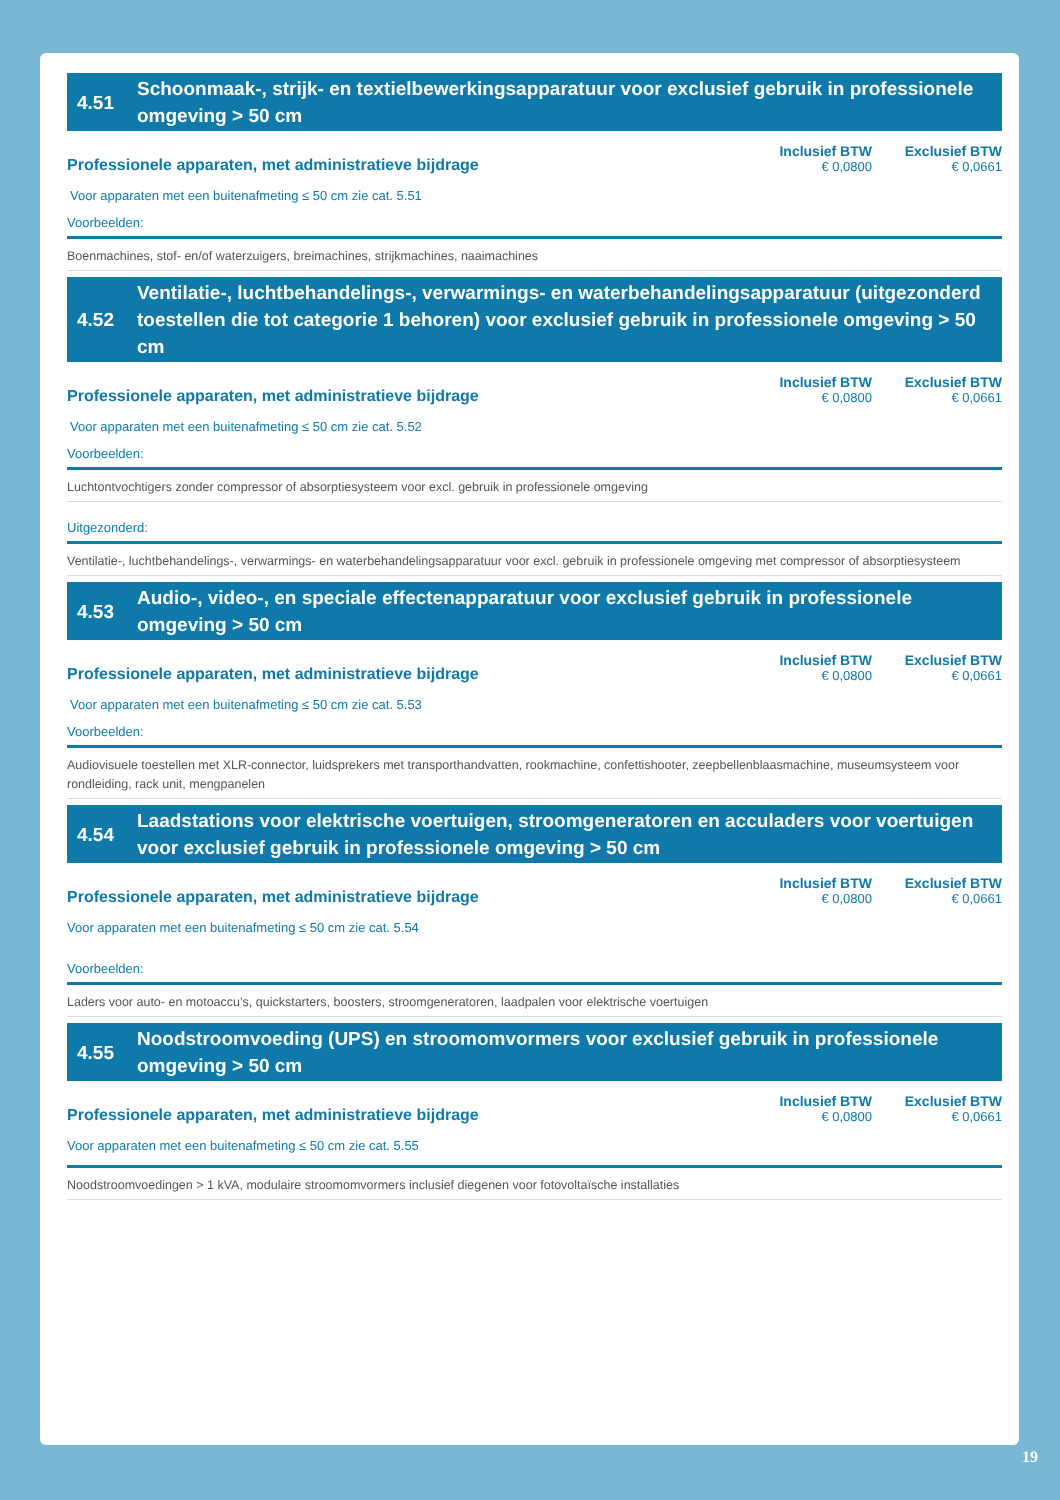4.51 Schoonmaak-, strijk- en textielbewerkingsapparatuur voor exclusief gebruik in professionele omgeving > 50 cm
Professionele apparaten, met administratieve bijdrage Inclusief BTW
€ 0,0800 Exclusief BTW
€ 0,0661
Voor apparaten met een buitenafmeting ≤ 50 cm zie cat. 5.51
Voorbeelden:
Boenmachines, stof- en/of waterzuigers, breimachines, strijkmachines, naaimachines
4.52 Ventilatie-, luchtbehandelings-, verwarmings- en waterbehandelingsapparatuur (uitgezonderd toestellen die tot categorie 1 behoren) voor exclusief gebruik in professionele omgeving > 50 cm
Professionele apparaten, met administratieve bijdrage Inclusief BTW
€ 0,0800 Exclusief BTW
€ 0,0661
Voor apparaten met een buitenafmeting ≤ 50 cm zie cat. 5.52
Voorbeelden:
Luchtontvochtigers zonder compressor of absorptiesysteem voor excl. gebruik in professionele omgeving
Uitgezonderd:
Ventilatie-, luchtbehandelings-, verwarmings- en waterbehandelingsapparatuur voor excl. gebruik in professionele omgeving met compressor of absorptiesysteem
4.53 Audio-, video-, en speciale effectenapparatuur voor exclusief gebruik in professionele omgeving > 50 cm
Professionele apparaten, met administratieve bijdrage Inclusief BTW
€ 0,0800 Exclusief BTW
€ 0,0661
Voor apparaten met een buitenafmeting ≤ 50 cm zie cat. 5.53
Voorbeelden:
Audiovisuele toestellen met XLR-connector, luidsprekers met transporthandvatten, rookmachine, confettishooter, zeepbellenblaasmachine, museumsysteem voor rondleiding, rack unit, mengpanelen
4.54 Laadstations voor elektrische voertuigen, stroomgeneratoren en acculaders voor voertuigen voor exclusief gebruik in professionele omgeving > 50 cm
Professionele apparaten, met administratieve bijdrage Inclusief BTW
€ 0,0800 Exclusief BTW
€ 0,0661
Voor apparaten met een buitenafmeting ≤ 50 cm zie cat. 5.54
Voorbeelden:
Laders voor auto- en motoaccu’s, quickstarters, boosters, stroomgeneratoren, laadpalen voor elektrische voertuigen
4.55 Noodstroomvoeding (UPS) en stroomomvormers voor exclusief gebruik in professionele omgeving > 50 cm
Professionele apparaten, met administratieve bijdrage Inclusief BTW
€ 0,0800 Exclusief BTW
€ 0,0661
Voor apparaten met een buitenafmeting ≤ 50 cm zie cat. 5.55
Noodstroomvoedingen > 1 kVA, modulaire stroomomvormers inclusief diegenen voor fotovoltaïsche installaties
19